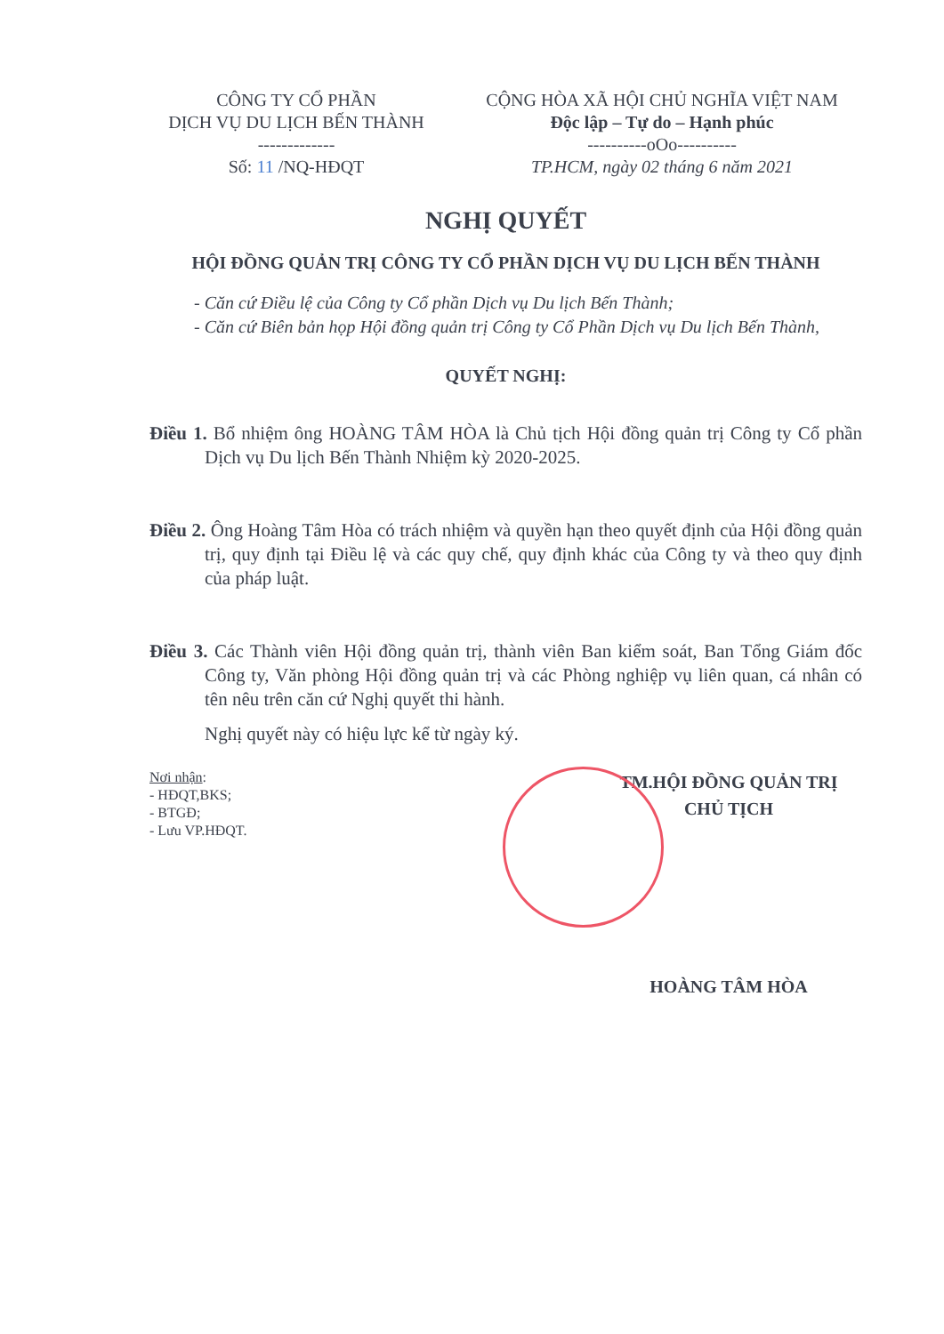CÔNG TY CỔ PHẦN
DỊCH VỤ DU LỊCH BẾN THÀNH
-------------
Số: 11 /NQ-HĐQT
CỘNG HÒA XÃ HỘI CHỦ NGHĨA VIỆT NAM
Độc lập – Tự do – Hạnh phúc
----------oOo----------
TP.HCM, ngày 02 tháng 6 năm 2021
NGHỊ QUYẾT
HỘI ĐỒNG QUẢN TRỊ CÔNG TY CỔ PHẦN DỊCH VỤ DU LỊCH BẾN THÀNH
- Căn cứ Điều lệ của Công ty Cổ phần Dịch vụ Du lịch Bến Thành;
- Căn cứ Biên bản họp Hội đồng quản trị Công ty Cổ Phần Dịch vụ Du lịch Bến Thành,
QUYẾT NGHỊ:
Điều 1. Bổ nhiệm ông HOÀNG TÂM HÒA là Chủ tịch Hội đồng quản trị Công ty Cổ phần Dịch vụ Du lịch Bến Thành Nhiệm kỳ 2020-2025.
Điều 2. Ông Hoàng Tâm Hòa có trách nhiệm và quyền hạn theo quyết định của Hội đồng quản trị, quy định tại Điều lệ và các quy chế, quy định khác của Công ty và theo quy định của pháp luật.
Điều 3. Các Thành viên Hội đồng quản trị, thành viên Ban kiểm soát, Ban Tổng Giám đốc Công ty, Văn phòng Hội đồng quản trị và các Phòng nghiệp vụ liên quan, cá nhân có tên nêu trên căn cứ Nghị quyết thi hành.
Nghị quyết này có hiệu lực kể từ ngày ký.
Nơi nhận:
- HĐQT,BKS;
- BTGĐ;
- Lưu VP.HĐQT.
TM.HỘI ĐỒNG QUẢN TRỊ
CHỦ TỊCH
HOÀNG TÂM HÒA